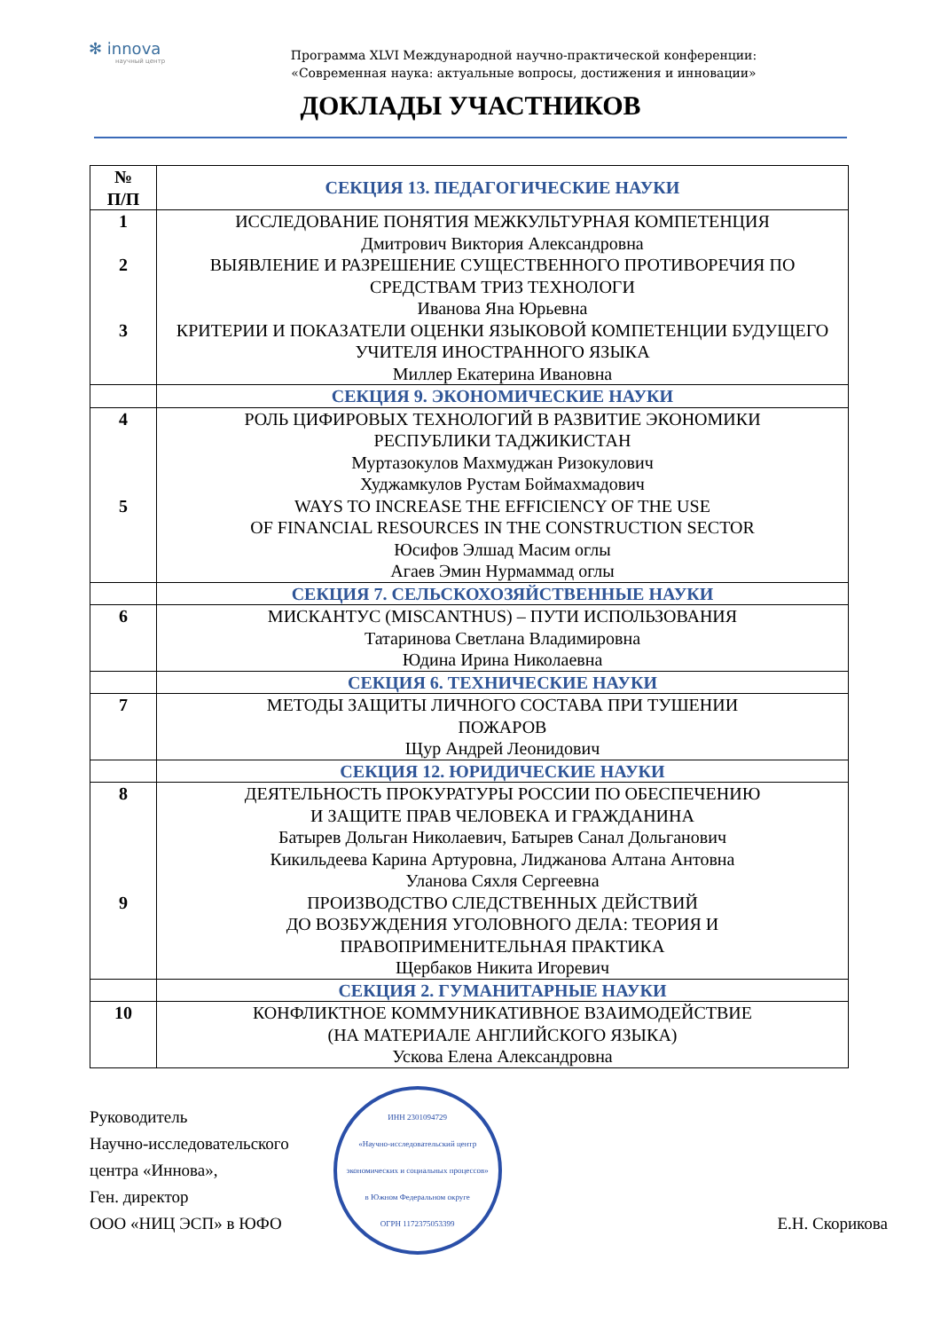✻ innova
научный центр
Программа XLVI Международной научно-практической конференции:
«Современная наука: актуальные вопросы, достижения и инновации»
ДОКЛАДЫ УЧАСТНИКОВ
| № П/П | СЕКЦИЯ 13. ПЕДАГОГИЧЕСКИЕ НАУКИ |
| --- | --- |
| 1 2 3 | ИССЛЕДОВАНИЕ ПОНЯТИЯ МЕЖКУЛЬТУРНАЯ КОМПЕТЕНЦИЯ Дмитрович Виктория Александровна ВЫЯВЛЕНИЕ И РАЗРЕШЕНИЕ СУЩЕСТВЕННОГО ПРОТИВОРЕЧИЯ ПО СРЕДСТВАМ ТРИЗ ТЕХНОЛОГИ Иванова Яна Юрьевна КРИТЕРИИ И ПОКАЗАТЕЛИ ОЦЕНКИ ЯЗЫКОВОЙ КОМПЕТЕНЦИИ БУДУЩЕГО УЧИТЕЛЯ ИНОСТРАННОГО ЯЗЫКА Миллер Екатерина Ивановна |
| | СЕКЦИЯ 9. ЭКОНОМИЧЕСКИЕ НАУКИ |
| 4 5 | РОЛЬ ЦИФИРОВЫХ ТЕХНОЛОГИЙ В РАЗВИТИЕ ЭКОНОМИКИ РЕСПУБЛИКИ ТАДЖИКИСТАН Муртазокулов Махмуджан Ризокулович Худжамкулов Рустам Боймахмадович WAYS TO INCREASE THE EFFICIENCY OF THE USE OF FINANCIAL RESOURCES IN THE CONSTRUCTION SECTOR Юсифов Элшад Масим оглы Агаев Эмин Нурмаммад оглы |
| | СЕКЦИЯ 7. СЕЛЬСКОХОЗЯЙСТВЕННЫЕ НАУКИ |
| 6 | МИСКАНТУС (MISCANTHUS) – ПУТИ ИСПОЛЬЗОВАНИЯ Татаринова Светлана Владимировна Юдина Ирина Николаевна |
| | СЕКЦИЯ 6. ТЕХНИЧЕСКИЕ НАУКИ |
| 7 | МЕТОДЫ ЗАЩИТЫ ЛИЧНОГО СОСТАВА ПРИ ТУШЕНИИ ПОЖАРОВ Щур Андрей Леонидович |
| | СЕКЦИЯ 12. ЮРИДИЧЕСКИЕ НАУКИ |
| 8 9 | ДЕЯТЕЛЬНОСТЬ ПРОКУРАТУРЫ РОССИИ ПО ОБЕСПЕЧЕНИЮ И ЗАЩИТЕ ПРАВ ЧЕЛОВЕКА И ГРАЖДАНИНА Батырев Дольган Николаевич, Батырев Санал Дольганович Кикильдеева Карина Артуровна, Лиджанова Алтана Антовна Уланова Сяхля Сергеевна ПРОИЗВОДСТВО СЛЕДСТВЕННЫХ ДЕЙСТВИЙ ДО ВОЗБУЖДЕНИЯ УГОЛОВНОГО ДЕЛА: ТЕОРИЯ И ПРАВОПРИМЕНИТЕЛЬНАЯ ПРАКТИКА Щербаков Никита Игоревич |
| | СЕКЦИЯ 2. ГУМАНИТАРНЫЕ НАУКИ |
| 10 | КОНФЛИКТНОЕ КОММУНИКАТИВНОЕ ВЗАИМОДЕЙСТВИЕ (НА МАТЕРИАЛЕ АНГЛИЙСКОГО ЯЗЫКА) Ускова Елена Александровна |
Руководитель
Научно-исследовательского
центра «Иннова»,
Ген. директор
ООО «НИЦ ЭСП» в ЮФО
ИНН 2301094729
«Научно-исследовательский центр экономических и социальных процессов» в Южном Федеральном округе
ОГРН 1172375053399
Е.Н. Скорикова